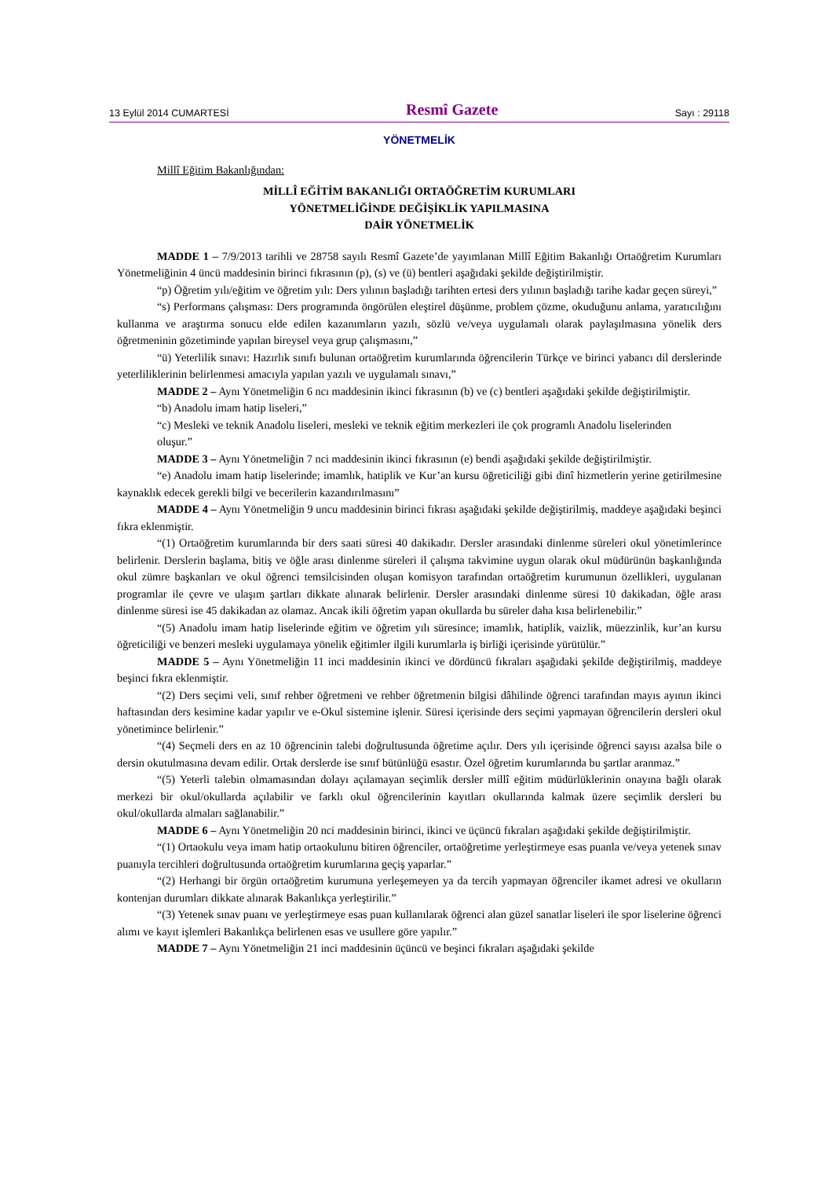13 Eylül 2014 CUMARTESİ Resmî Gazete Sayı : 29118
YÖNETMELİK
Millî Eğitim Bakanlığından:
MİLLÎ EĞİTİM BAKANLIĞI ORTAÖĞRETİM KURUMLARI
YÖNETMELİĞİNDE DEĞİŞİKLİK YAPILMASINA
DAİR YÖNETMELİK
MADDE 1 – 7/9/2013 tarihli ve 28758 sayılı Resmî Gazete’de yayımlanan Millî Eğitim Bakanlığı Ortaöğretim Kurumları Yönetmeliğinin 4 üncü maddesinin birinci fıkrasının (p), (s) ve (ü) bentleri aşağıdaki şekilde değiştirilmiştir.
“p) Öğretim yılı/eğitim ve öğretim yılı: Ders yılının başladığı tarihten ertesi ders yılının başladığı tarihe kadar geçen süreyi,”
“s) Performans çalışması: Ders programında öngörülen eleştirel düşünme, problem çözme, okuduğunu anlama, yaratıcılığını kullanma ve araştırma sonucu elde edilen kazanımların yazılı, sözlü ve/veya uygulamalı olarak paylaşılmasına yönelik ders öğretmeninin gözetiminde yapılan bireysel veya grup çalışmasını,”
“ü) Yeterlilik sınavı: Hazırlık sınıfı bulunan ortaöğretim kurumlarında öğrencilerin Türkçe ve birinci yabancı dil derslerinde yeterliliklerinin belirlenmesi amacıyla yapılan yazılı ve uygulamalı sınavı,”
MADDE 2 – Aynı Yönetmeliğin 6 ncı maddesinin ikinci fıkrasının (b) ve (c) bentleri aşağıdaki şekilde değiştirilmiştir.
“b) Anadolu imam hatip liseleri,”
“c) Mesleki ve teknik Anadolu liseleri, mesleki ve teknik eğitim merkezleri ile çok programlı Anadolu liselerinden
oluşur.”
MADDE 3 – Aynı Yönetmeliğin 7 nci maddesinin ikinci fıkrasının (e) bendi aşağıdaki şekilde değiştirilmiştir.
“e) Anadolu imam hatip liselerinde; imamlık, hatiplik ve Kur’an kursu öğreticiliği gibi dinî hizmetlerin yerine getirilmesine kaynaklık edecek gerekli bilgi ve becerilerin kazandırılmasını”
MADDE 4 – Aynı Yönetmeliğin 9 uncu maddesinin birinci fıkrası aşağıdaki şekilde değiştirilmiş, maddeye aşağıdaki beşinci fıkra eklenmiştir.
“(1) Ortaöğretim kurumlarında bir ders saati süresi 40 dakikadır. Dersler arasındaki dinlenme süreleri okul yönetimlerince belirlenir. Derslerin başlama, bitiş ve öğle arası dinlenme süreleri il çalışma takvimine uygun olarak okul müdürünün başkanlığında okul zümre başkanları ve okul öğrenci temsilcisinden oluşan komisyon tarafından ortaöğretim kurumunun özellikleri, uygulanan programlar ile çevre ve ulaşım şartları dikkate alınarak belirlenir. Dersler arasındaki dinlenme süresi 10 dakikadan, öğle arası dinlenme süresi ise 45 dakikadan az olamaz. Ancak ikili öğretim yapan okullarda bu süreler daha kısa belirlenebilir.”
“(5) Anadolu imam hatip liselerinde eğitim ve öğretim yılı süresince; imamlık, hatiplik, vaizlik, müezzinlik, kur’an kursu öğreticiliği ve benzeri mesleki uygulamaya yönelik eğitimler ilgili kurumlarla iş birliği içerisinde yürütülür.”
MADDE 5 – Aynı Yönetmeliğin 11 inci maddesinin ikinci ve dördüncü fıkraları aşağıdaki şekilde değiştirilmiş, maddeye beşinci fıkra eklenmiştir.
“(2) Ders seçimi veli, sınıf rehber öğretmeni ve rehber öğretmenin bilgisi dâhilinde öğrenci tarafından mayıs ayının ikinci haftasından ders kesimine kadar yapılır ve e-Okul sistemine işlenir. Süresi içerisinde ders seçimi yapmayan öğrencilerin dersleri okul yönetimince belirlenir.”
“(4) Seçmeli ders en az 10 öğrencinin talebi doğrultusunda öğretime açılır. Ders yılı içerisinde öğrenci sayısı azalsa bile o dersin okutulmasına devam edilir. Ortak derslerde ise sınıf bütünlüğü esastır. Özel öğretim kurumlarında bu şartlar aranmaz.”
“(5) Yeterli talebin olmamasından dolayı açılamayan seçimlik dersler millî eğitim müdürlüklerinin onayına bağlı olarak merkezi bir okul/okullarda açılabilir ve farklı okul öğrencilerinin kayıtları okullarında kalmak üzere seçimlik dersleri bu okul/okullarda almaları sağlanabilir.”
MADDE 6 – Aynı Yönetmeliğin 20 nci maddesinin birinci, ikinci ve üçüncü fıkraları aşağıdaki şekilde değiştirilmiştir.
“(1) Ortaokulu veya imam hatip ortaokulunu bitiren öğrenciler, ortaöğretime yerleştirmeye esas puanla ve/veya yetenek sınav puanıyla tercihleri doğrultusunda ortaöğretim kurumlarına geçiş yaparlar.”
“(2) Herhangi bir örgün ortaöğretim kurumuna yerleşemeyen ya da tercih yapmayan öğrenciler ikamet adresi ve okulların kontenjan durumları dikkate alınarak Bakanlıkça yerleştirilir.”
“(3) Yetenek sınav puanı ve yerleştirmeye esas puan kullanılarak öğrenci alan güzel sanatlar liseleri ile spor liselerine öğrenci alımı ve kayıt işlemleri Bakanlıkça belirlenen esas ve usullere göre yapılır.”
MADDE 7 – Aynı Yönetmeliğin 21 inci maddesinin üçüncü ve beşinci fıkraları aşağıdaki şekilde